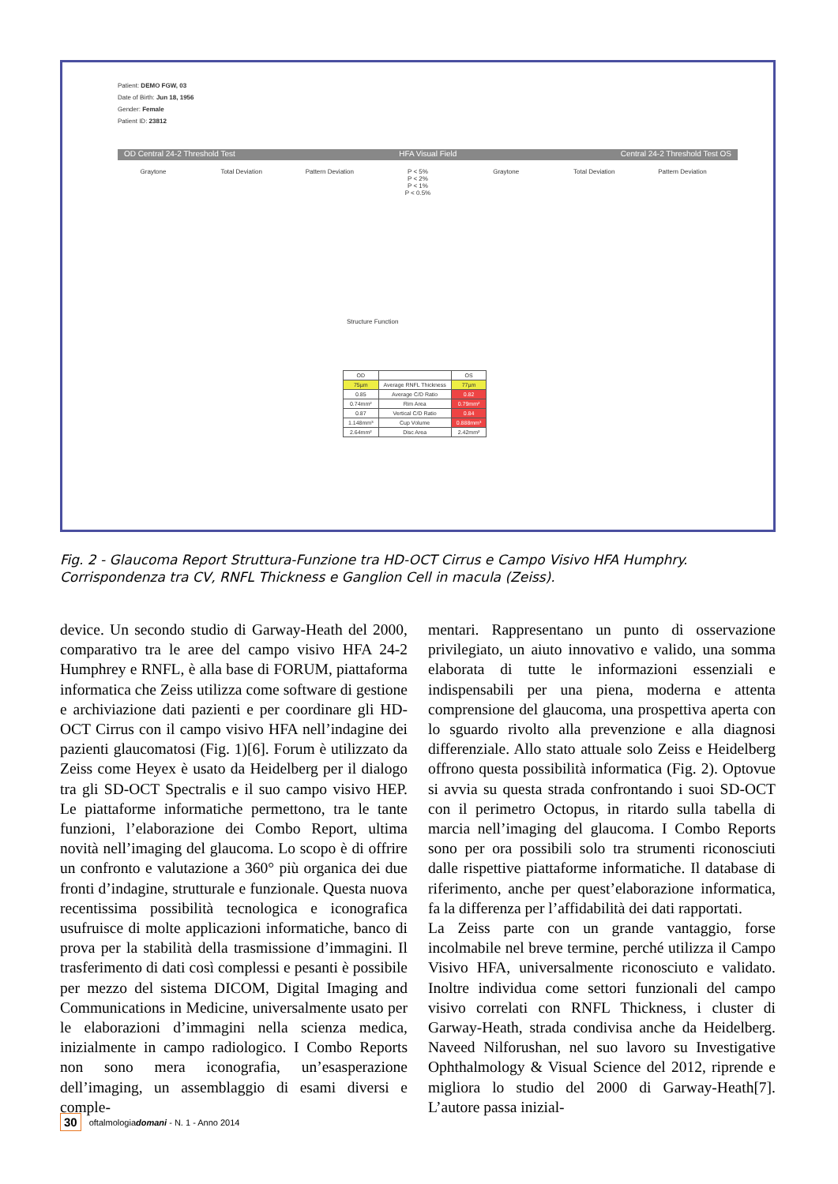Patient: DEMO FGW, 03
Date of Birth: Jun 18, 1956
Gender: Female
Patient ID: 23812
OD Central 24-2 Threshold Test HFA Visual Field Central 24-2 Threshold Test OS
Graytone Total Deviation Pattern Deviation P < 5%
P < 2%
P < 1%
P < 0.5%
Graytone Total Deviation Pattern Deviation
Structure Function
| OD | | OS |
| 75µm | Average RNFL Thickness | 77µm |
| 0.85 | Average C/D Ratio | 0.82 |
| 0.74mm² | Rim Area | 0.79mm² |
| 0.87 | Vertical C/D Ratio | 0.84 |
| 1.148mm³ | Cup Volume | 0.888mm³ |
| 2.64mm² | Disc Area | 2.42mm² |
Fig. 2 - Glaucoma Report Struttura-Funzione tra HD-OCT Cirrus e Campo Visivo HFA Humphry.
Corrispondenza tra CV, RNFL Thickness e Ganglion Cell in macula (Zeiss).
device. Un secondo studio di Garway-Heath del 2000, comparativo tra le aree del campo visivo HFA 24-2 Humphrey e RNFL, è alla base di FORUM, piattaforma informatica che Zeiss utilizza come software di gestione e archiviazione dati pazienti e per coordinare gli HD-OCT Cirrus con il campo visivo HFA nell’indagine dei pazienti glaucomatosi (Fig. 1)[6]. Forum è utilizzato da Zeiss come Heyex è usato da Heidelberg per il dialogo tra gli SD-OCT Spectralis e il suo campo visivo HEP. Le piattaforme informatiche permettono, tra le tante funzioni, l’elaborazione dei Combo Report, ultima novità nell’imaging del glaucoma. Lo scopo è di offrire un confronto e valutazione a 360° più organica dei due fronti d’indagine, strutturale e funzionale. Questa nuova recentissima possibilità tecnologica e iconografica usufruisce di molte applicazioni informatiche, banco di prova per la stabilità della trasmissione d’immagini. Il trasferimento di dati così complessi e pesanti è possibile per mezzo del sistema DICOM, Digital Imaging and Communications in Medicine, universalmente usato per le elaborazioni d’immagini nella scienza medica, inizialmente in campo radiologico. I Combo Reports non sono mera iconografia, un’esasperazione dell’imaging, un assemblaggio di esami diversi e comple-
mentari. Rappresentano un punto di osservazione privilegiato, un aiuto innovativo e valido, una somma elaborata di tutte le informazioni essenziali e indispensabili per una piena, moderna e attenta comprensione del glaucoma, una prospettiva aperta con lo sguardo rivolto alla prevenzione e alla diagnosi differenziale. Allo stato attuale solo Zeiss e Heidelberg offrono questa possibilità informatica (Fig. 2). Optovue si avvia su questa strada confrontando i suoi SD-OCT con il perimetro Octopus, in ritardo sulla tabella di marcia nell’imaging del glaucoma. I Combo Reports sono per ora possibili solo tra strumenti riconosciuti dalle rispettive piattaforme informatiche. Il database di riferimento, anche per quest’elaborazione informatica, fa la differenza per l’affidabilità dei dati rapportati.
La Zeiss parte con un grande vantaggio, forse incolmabile nel breve termine, perché utilizza il Campo Visivo HFA, universalmente riconosciuto e validato. Inoltre individua come settori funzionali del campo visivo correlati con RNFL Thickness, i cluster di Garway-Heath, strada condivisa anche da Heidelberg. Naveed Nilforushan, nel suo lavoro su Investigative Ophthalmology & Visual Science del 2012, riprende e migliora lo studio del 2000 di Garway-Heath[7]. L’autore passa inizial-
30 oftalmologiadomani - N. 1 - Anno 2014